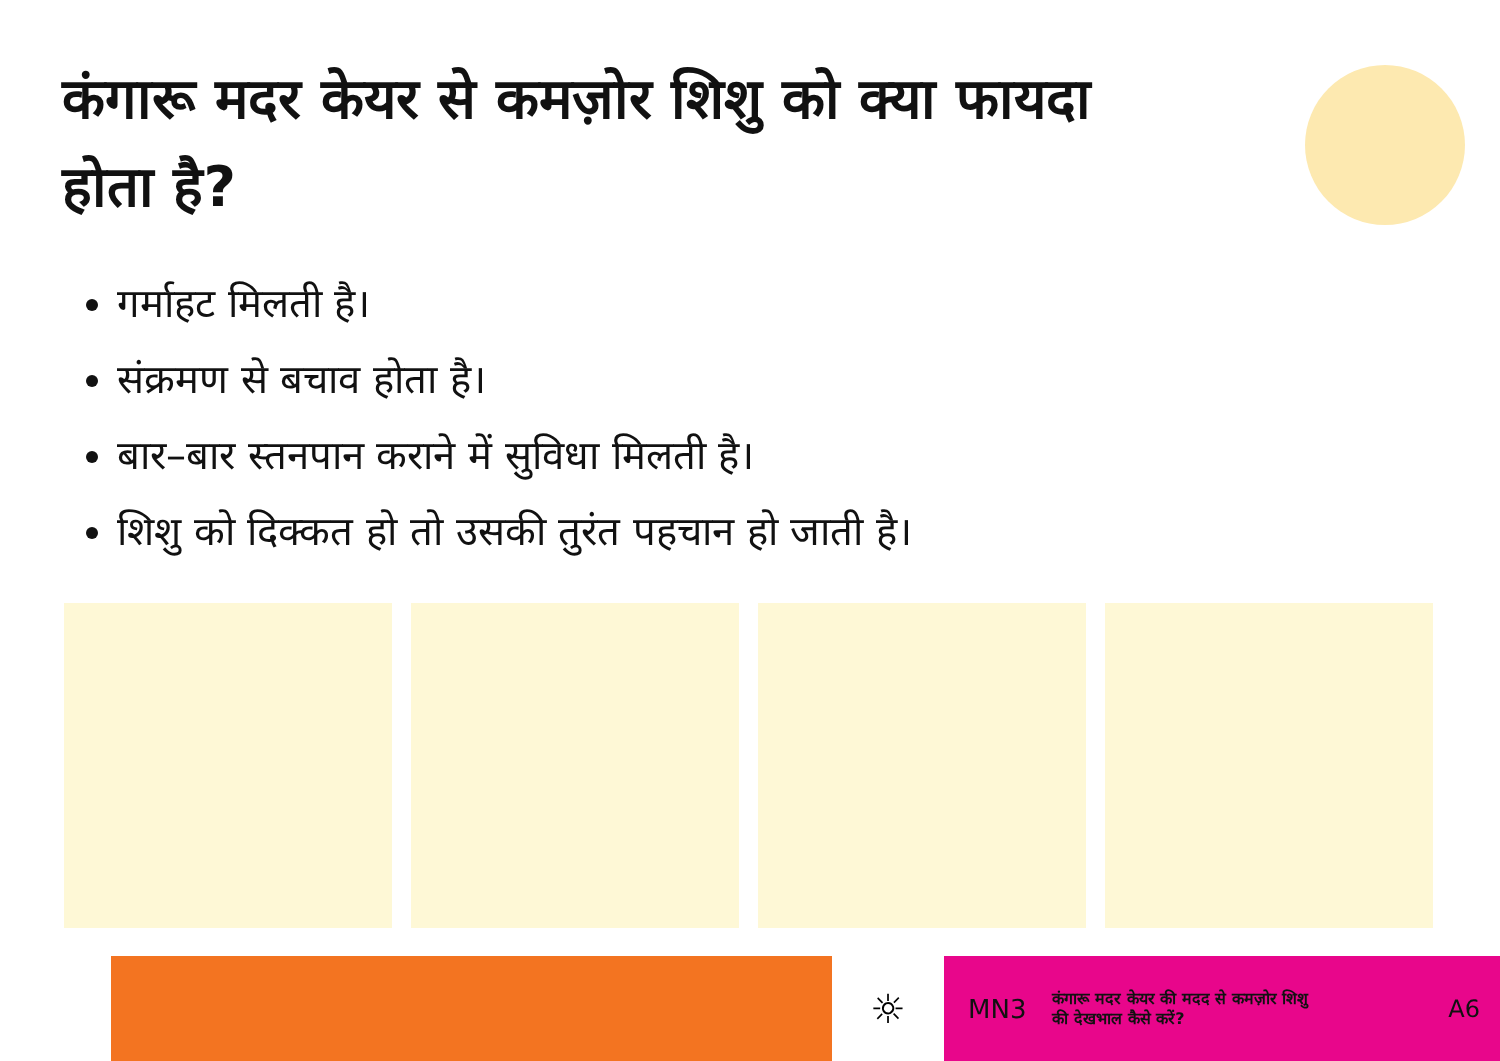कंगारू मदर केयर से कमज़ोर शिशु को क्या फायदा होता है?
गर्माहट मिलती है।
संक्रमण से बचाव होता है।
बार–बार स्तनपान कराने में सुविधा मिलती है।
शिशु को दिक्कत हो तो उसकी तुरंत पहचान हो जाती है।
☼
MN3 कंगारू मदर केयर की मदद से कमज़ोर शिशु
की देखभाल कैसे करें? A6